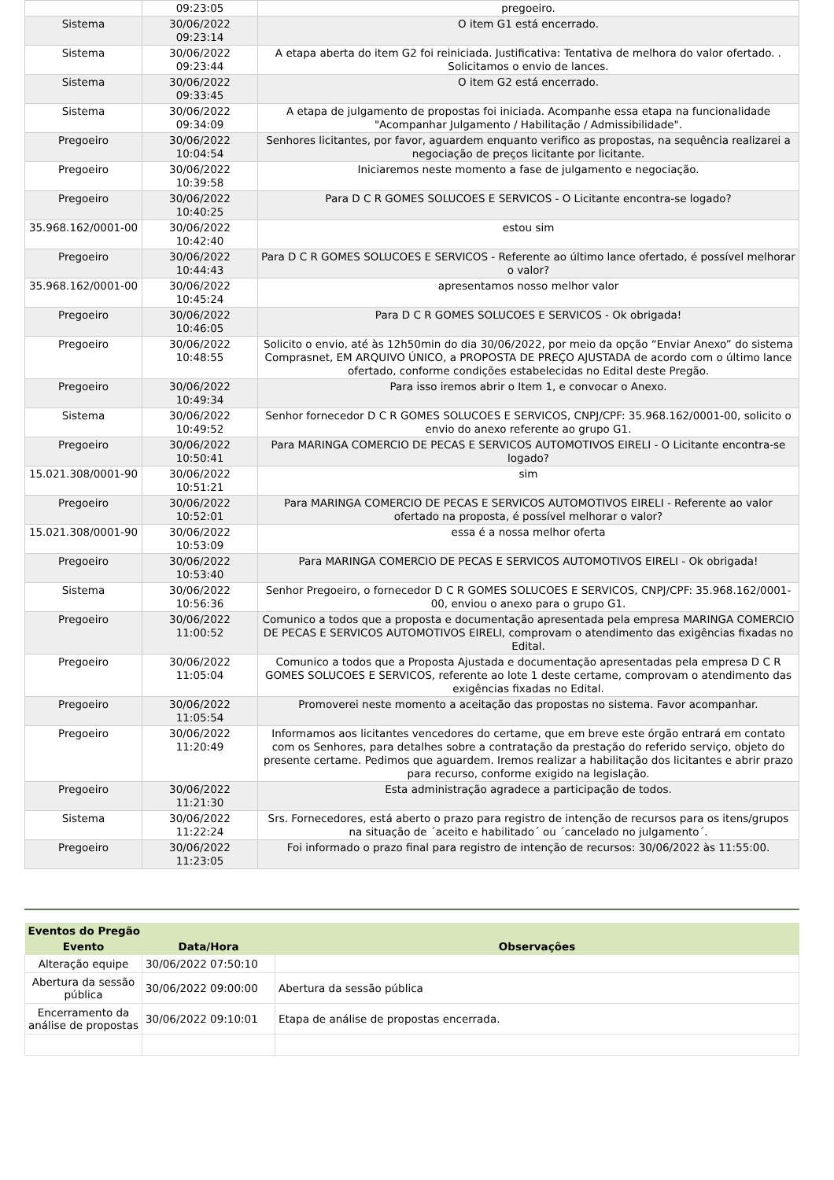| | 09:23:05 | pregoeiro. |
| Sistema | 30/06/2022 09:23:14 | O item G1 está encerrado. |
| Sistema | 30/06/2022 09:23:44 | A etapa aberta do item G2 foi reiniciada. Justificativa: Tentativa de melhora do valor ofertado. . Solicitamos o envio de lances. |
| Sistema | 30/06/2022 09:33:45 | O item G2 está encerrado. |
| Sistema | 30/06/2022 09:34:09 | A etapa de julgamento de propostas foi iniciada. Acompanhe essa etapa na funcionalidade "Acompanhar Julgamento / Habilitação / Admissibilidade". |
| Pregoeiro | 30/06/2022 10:04:54 | Senhores licitantes, por favor, aguardem enquanto verifico as propostas, na sequência realizarei a negociação de preços licitante por licitante. |
| Pregoeiro | 30/06/2022 10:39:58 | Iniciaremos neste momento a fase de julgamento e negociação. |
| Pregoeiro | 30/06/2022 10:40:25 | Para D C R GOMES SOLUCOES E SERVICOS - O Licitante encontra-se logado? |
| 35.968.162/0001-00 | 30/06/2022 10:42:40 | estou sim |
| Pregoeiro | 30/06/2022 10:44:43 | Para D C R GOMES SOLUCOES E SERVICOS - Referente ao último lance ofertado, é possível melhorar o valor? |
| 35.968.162/0001-00 | 30/06/2022 10:45:24 | apresentamos nosso melhor valor |
| Pregoeiro | 30/06/2022 10:46:05 | Para D C R GOMES SOLUCOES E SERVICOS - Ok obrigada! |
| Pregoeiro | 30/06/2022 10:48:55 | Solicito o envio, até às 12h50min do dia 30/06/2022, por meio da opção “Enviar Anexo” do sistema Comprasnet, EM ARQUIVO ÚNICO, a PROPOSTA DE PREÇO AJUSTADA de acordo com o último lance ofertado, conforme condições estabelecidas no Edital deste Pregão. |
| Pregoeiro | 30/06/2022 10:49:34 | Para isso iremos abrir o Item 1, e convocar o Anexo. |
| Sistema | 30/06/2022 10:49:52 | Senhor fornecedor D C R GOMES SOLUCOES E SERVICOS, CNPJ/CPF: 35.968.162/0001-00, solicito o envio do anexo referente ao grupo G1. |
| Pregoeiro | 30/06/2022 10:50:41 | Para MARINGA COMERCIO DE PECAS E SERVICOS AUTOMOTIVOS EIRELI - O Licitante encontra-se logado? |
| 15.021.308/0001-90 | 30/06/2022 10:51:21 | sim |
| Pregoeiro | 30/06/2022 10:52:01 | Para MARINGA COMERCIO DE PECAS E SERVICOS AUTOMOTIVOS EIRELI - Referente ao valor ofertado na proposta, é possível melhorar o valor? |
| 15.021.308/0001-90 | 30/06/2022 10:53:09 | essa é a nossa melhor oferta |
| Pregoeiro | 30/06/2022 10:53:40 | Para MARINGA COMERCIO DE PECAS E SERVICOS AUTOMOTIVOS EIRELI - Ok obrigada! |
| Sistema | 30/06/2022 10:56:36 | Senhor Pregoeiro, o fornecedor D C R GOMES SOLUCOES E SERVICOS, CNPJ/CPF: 35.968.162/0001-00, enviou o anexo para o grupo G1. |
| Pregoeiro | 30/06/2022 11:00:52 | Comunico a todos que a proposta e documentação apresentada pela empresa MARINGA COMERCIO DE PECAS E SERVICOS AUTOMOTIVOS EIRELI, comprovam o atendimento das exigências fixadas no Edital. |
| Pregoeiro | 30/06/2022 11:05:04 | Comunico a todos que a Proposta Ajustada e documentação apresentadas pela empresa D C R GOMES SOLUCOES E SERVICOS, referente ao lote 1 deste certame, comprovam o atendimento das exigências fixadas no Edital. |
| Pregoeiro | 30/06/2022 11:05:54 | Promoverei neste momento a aceitação das propostas no sistema. Favor acompanhar. |
| Pregoeiro | 30/06/2022 11:20:49 | Informamos aos licitantes vencedores do certame, que em breve este órgão entrará em contato com os Senhores, para detalhes sobre a contratação da prestação do referido serviço, objeto do presente certame. Pedimos que aguardem. Iremos realizar a habilitação dos licitantes e abrir prazo para recurso, conforme exigido na legislação. |
| Pregoeiro | 30/06/2022 11:21:30 | Esta administração agradece a participação de todos. |
| Sistema | 30/06/2022 11:22:24 | Srs. Fornecedores, está aberto o prazo para registro de intenção de recursos para os itens/grupos na situação de ´aceito e habilitado´ ou ´cancelado no julgamento´. |
| Pregoeiro | 30/06/2022 11:23:05 | Foi informado o prazo final para registro de intenção de recursos: 30/06/2022 às 11:55:00. |
| Eventos do Pregão | | |
| --- | --- | --- |
| Evento | Data/Hora | Observações |
| Alteração equipe | 30/06/2022 07:50:10 | |
| Abertura da sessão pública | 30/06/2022 09:00:00 | Abertura da sessão pública |
| Encerramento da análise de propostas | 30/06/2022 09:10:01 | Etapa de análise de propostas encerrada. |